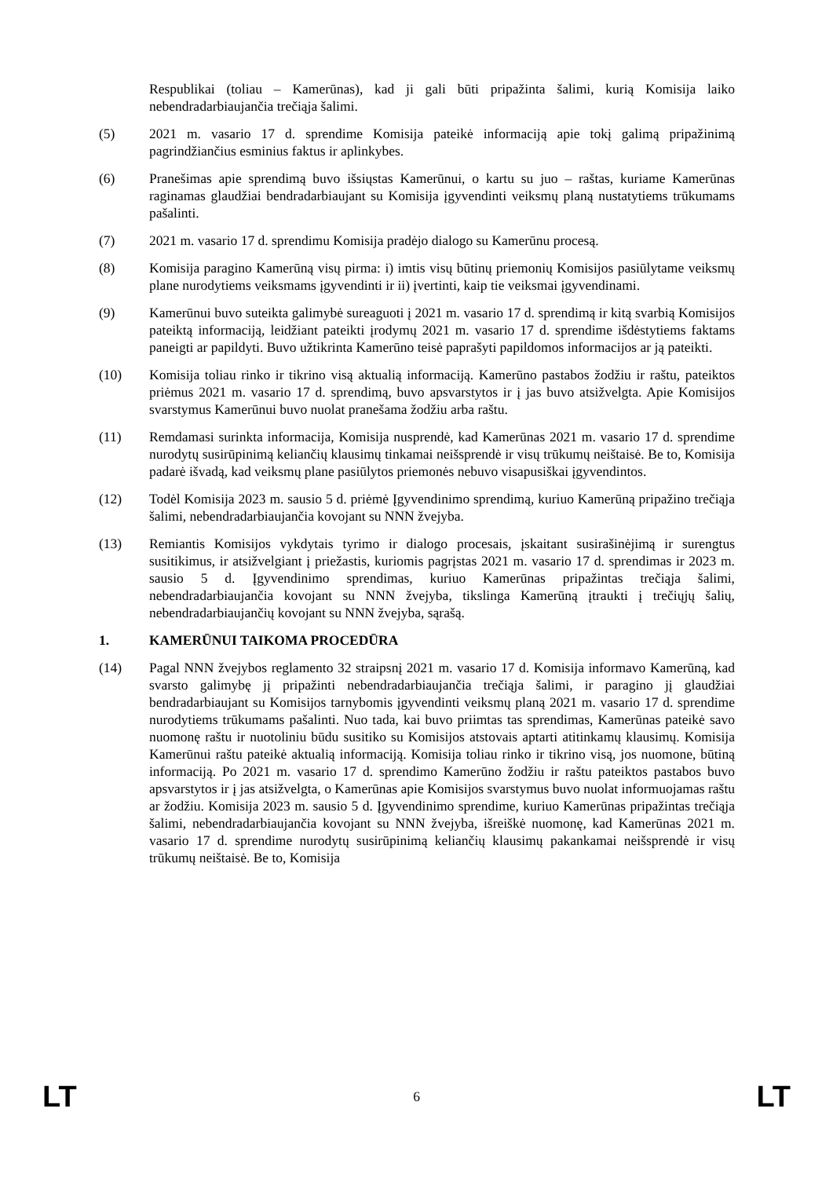Respublikai (toliau – Kamerūnas), kad ji gali būti pripažinta šalimi, kurią Komisija laiko nebendradarbiaujančia trečiąja šalimi.
(5) 2021 m. vasario 17 d. sprendime Komisija pateikė informaciją apie tokį galimą pripažinimą pagrindžiančius esminius faktus ir aplinkybes.
(6) Pranešimas apie sprendimą buvo išsiųstas Kamerūnui, o kartu su juo – raštas, kuriame Kamerūnas raginamas glaudžiai bendradarbiaujant su Komisija įgyvendinti veiksmų planą nustatytiems trūkumams pašalinti.
(7) 2021 m. vasario 17 d. sprendimu Komisija pradėjo dialogo su Kamerūnu procesą.
(8) Komisija paragino Kamerūną visų pirma: i) imtis visų būtinų priemonių Komisijos pasiūlytame veiksmų plane nurodytiems veiksmams įgyvendinti ir ii) įvertinti, kaip tie veiksmai įgyvendinami.
(9) Kamerūnui buvo suteikta galimybė sureaguoti į 2021 m. vasario 17 d. sprendimą ir kitą svarbią Komisijos pateiktą informaciją, leidžiant pateikti įrodymų 2021 m. vasario 17 d. sprendime išdėstytiems faktams paneigti ar papildyti. Buvo užtikrinta Kamerūno teisė paprašyti papildomos informacijos ar ją pateikti.
(10) Komisija toliau rinko ir tikrino visą aktualią informaciją. Kamerūno pastabos žodžiu ir raštu, pateiktos priėmus 2021 m. vasario 17 d. sprendimą, buvo apsvarstytos ir į jas buvo atsižvelgta. Apie Komisijos svarstymus Kamerūnui buvo nuolat pranešama žodžiu arba raštu.
(11) Remdamasi surinkta informacija, Komisija nusprendė, kad Kamerūnas 2021 m. vasario 17 d. sprendime nurodytų susirūpinimą keliančių klausimų tinkamai neišsprendė ir visų trūkumų neištaisė. Be to, Komisija padarė išvadą, kad veiksmų plane pasiūlytos priemonės nebuvo visapusiškai įgyvendintos.
(12) Todėl Komisija 2023 m. sausio 5 d. priėmė Įgyvendinimo sprendimą, kuriuo Kamerūną pripažino trečiąja šalimi, nebendradarbiaujančia kovojant su NNN žvejyba.
(13) Remiantis Komisijos vykdytais tyrimo ir dialogo procesais, įskaitant susirašinėjimą ir surengtus susitikimus, ir atsižvelgiant į priežastis, kuriomis pagrįstas 2021 m. vasario 17 d. sprendimas ir 2023 m. sausio 5 d. Įgyvendinimo sprendimas, kuriuo Kamerūnas pripažintas trečiąja šalimi, nebendradarbiaujančia kovojant su NNN žvejyba, tikslinga Kamerūną įtraukti į trečiųjų šalių, nebendradarbiaujančių kovojant su NNN žvejyba, sąrašą.
1. KAMERŪNUI TAIKOMA PROCEDŪRA
(14) Pagal NNN žvejybos reglamento 32 straipsnį 2021 m. vasario 17 d. Komisija informavo Kamerūną, kad svarsto galimybę jį pripažinti nebendradarbiaujančia trečiąja šalimi, ir paragino jį glaudžiai bendradarbiaujant su Komisijos tarnybomis įgyvendinti veiksmų planą 2021 m. vasario 17 d. sprendime nurodytiems trūkumams pašalinti. Nuo tada, kai buvo priimtas tas sprendimas, Kamerūnas pateikė savo nuomonę raštu ir nuotoliniu būdu susitiko su Komisijos atstovais aptarti atitinkamų klausimų. Komisija Kamerūnui raštu pateikė aktualią informaciją. Komisija toliau rinko ir tikrino visą, jos nuomone, būtiną informaciją. Po 2021 m. vasario 17 d. sprendimo Kamerūno žodžiu ir raštu pateiktos pastabos buvo apsvarstytos ir į jas atsižvelgta, o Kamerūnas apie Komisijos svarstymus buvo nuolat informuojamas raštu ar žodžiu. Komisija 2023 m. sausio 5 d. Įgyvendinimo sprendime, kuriuo Kamerūnas pripažintas trečiąja šalimi, nebendradarbiaujančia kovojant su NNN žvejyba, išreiškė nuomonę, kad Kamerūnas 2021 m. vasario 17 d. sprendime nurodytų susirūpinimą keliančių klausimų pakankamai neišsprendė ir visų trūkumų neištaisė. Be to, Komisija
LT 6 LT